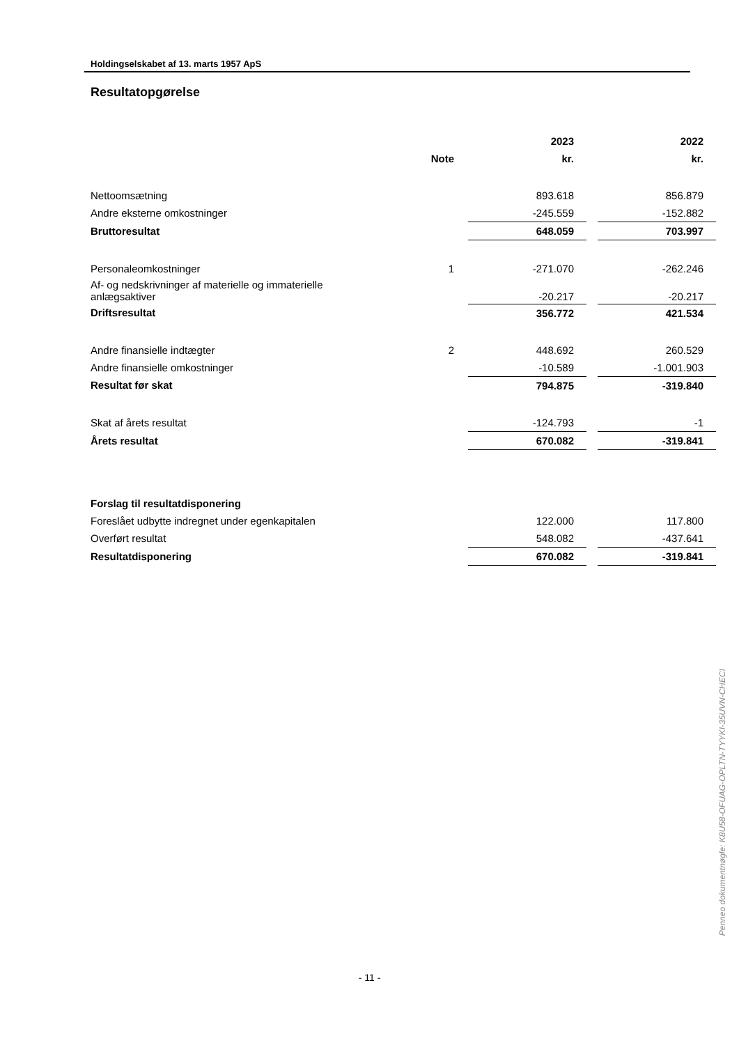Holdingselskabet af 13. marts 1957 ApS
Resultatopgørelse
| | | | 2023 | | 2022 |
| --- | --- | --- | --- | --- | --- |
| | Note | | kr. | | kr. |
| Nettoomsætning | | | 893.618 | | 856.879 |
| Andre eksterne omkostninger | | | -245.559 | | -152.882 |
| Bruttoresultat | | | 648.059 | | 703.997 |
| Personaleomkostninger | 1 | | -271.070 | | -262.246 |
| Af- og nedskrivninger af materielle og immaterielle anlægsaktiver | | | -20.217 | | -20.217 |
| Driftsresultat | | | 356.772 | | 421.534 |
| Andre finansielle indtægter | 2 | | 448.692 | | 260.529 |
| Andre finansielle omkostninger | | | -10.589 | | -1.001.903 |
| Resultat før skat | | | 794.875 | | -319.840 |
| Skat af årets resultat | | | -124.793 | | -1 |
| Årets resultat | | | 670.082 | | -319.841 |
| Forslag til resultatdisponering | | | | | |
| Foreslået udbytte indregnet under egenkapitalen | | | 122.000 | | 117.800 |
| Overført resultat | | | 548.082 | | -437.641 |
| Resultatdisponering | | | 670.082 | | -319.841 |
Penneo dokumentnøgle: K8U58-OFUAG-OPLTN-TYYKI-35UVN-CHECI
- 11 -